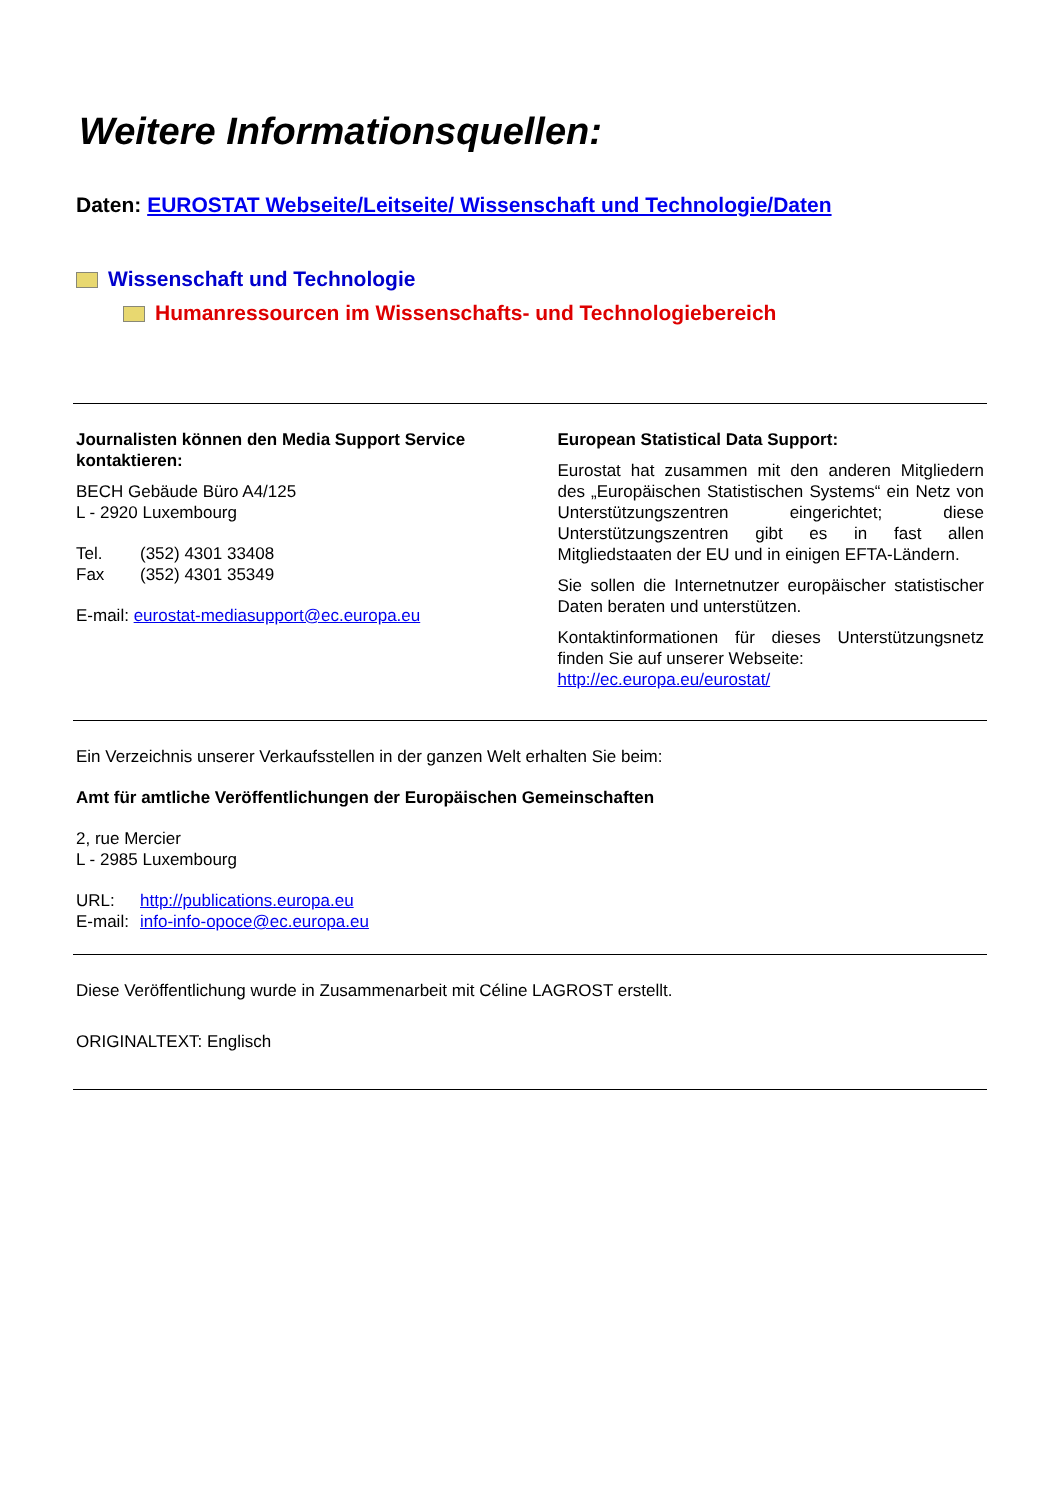Weitere Informationsquellen:
Daten: EUROSTAT Webseite/Leitseite/ Wissenschaft und Technologie/Daten
Wissenschaft und Technologie
Humanressourcen im Wissenschafts- und Technologiebereich
Journalisten können den Media Support Service kontaktieren:
BECH Gebäude Büro A4/125
L - 2920 Luxembourg
Tel. (352) 4301 33408
Fax (352) 4301 35349
E-mail: eurostat-mediasupport@ec.europa.eu
European Statistical Data Support:
Eurostat hat zusammen mit den anderen Mitgliedern des „Europäischen Statistischen Systems“ ein Netz von Unterstützungszentren eingerichtet; diese Unterstützungszentren gibt es in fast allen Mitgliedstaaten der EU und in einigen EFTA-Ländern.
Sie sollen die Internetnutzer europäischer statistischer Daten beraten und unterstützen.
Kontaktinformationen für dieses Unterstützungsnetz finden Sie auf unserer Webseite:
http://ec.europa.eu/eurostat/
Ein Verzeichnis unserer Verkaufsstellen in der ganzen Welt erhalten Sie beim:
Amt für amtliche Veröffentlichungen der Europäischen Gemeinschaften
2, rue Mercier
L - 2985 Luxembourg
URL: http://publications.europa.eu
E-mail: info-info-opoce@ec.europa.eu
Diese Veröffentlichung wurde in Zusammenarbeit mit Céline LAGROST erstellt.
ORIGINALTEXT: Englisch